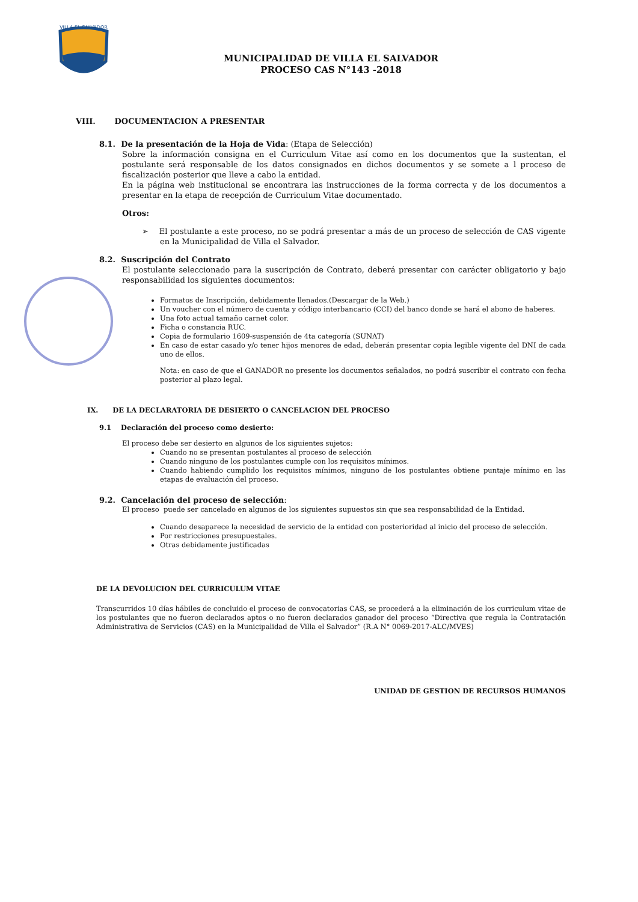VILLA EL SALVADOR
MUNICIPALIDAD DE VILLA EL SALVADOR
PROCESO CAS N°143 -2018
VIII. DOCUMENTACION A PRESENTAR
8.1. De la presentación de la Hoja de Vida: (Etapa de Selección)
Sobre la información consigna en el Curriculum Vitae así como en los documentos que la sustentan, el postulante será responsable de los datos consignados en dichos documentos y se somete a l proceso de fiscalización posterior que lleve a cabo la entidad.
En la página web institucional se encontrara las instrucciones de la forma correcta y de los documentos a presentar en la etapa de recepción de Curriculum Vitae documentado.
Otros:
➢ El postulante a este proceso, no se podrá presentar a más de un proceso de selección de CAS vigente en la Municipalidad de Villa el Salvador.
8.2. Suscripción del Contrato
El postulante seleccionado para la suscripción de Contrato, deberá presentar con carácter obligatorio y bajo responsabilidad los siguientes documentos:
Formatos de Inscripción, debidamente llenados.(Descargar de la Web.)
Un voucher con el número de cuenta y código interbancario (CCI) del banco donde se hará el abono de haberes.
Una foto actual tamaño carnet color.
Ficha o constancia RUC.
Copia de formulario 1609-suspensión de 4ta categoría (SUNAT)
En caso de estar casado y/o tener hijos menores de edad, deberán presentar copia legible vigente del DNI de cada uno de ellos.
Nota: en caso de que el GANADOR no presente los documentos señalados, no podrá suscribir el contrato con fecha posterior al plazo legal.
IX. DE LA DECLARATORIA DE DESIERTO O CANCELACION DEL PROCESO
9.1 Declaración del proceso como desierto:
El proceso debe ser desierto en algunos de los siguientes sujetos:
Cuando no se presentan postulantes al proceso de selección
Cuando ninguno de los postulantes cumple con los requisitos mínimos.
Cuando habiendo cumplido los requisitos mínimos, ninguno de los postulantes obtiene puntaje mínimo en las etapas de evaluación del proceso.
9.2. Cancelación del proceso de selección:
El proceso puede ser cancelado en algunos de los siguientes supuestos sin que sea responsabilidad de la Entidad.
Cuando desaparece la necesidad de servicio de la entidad con posterioridad al inicio del proceso de selección.
Por restricciones presupuestales.
Otras debidamente justificadas
DE LA DEVOLUCION DEL CURRICULUM VITAE
Transcurridos 10 días hábiles de concluido el proceso de convocatorias CAS, se procederá a la eliminación de los curriculum vitae de los postulantes que no fueron declarados aptos o no fueron declarados ganador del proceso “Directiva que regula la Contratación Administrativa de Servicios (CAS) en la Municipalidad de Villa el Salvador” (R.A N° 0069-2017-ALC/MVES)
UNIDAD DE GESTION DE RECURSOS HUMANOS